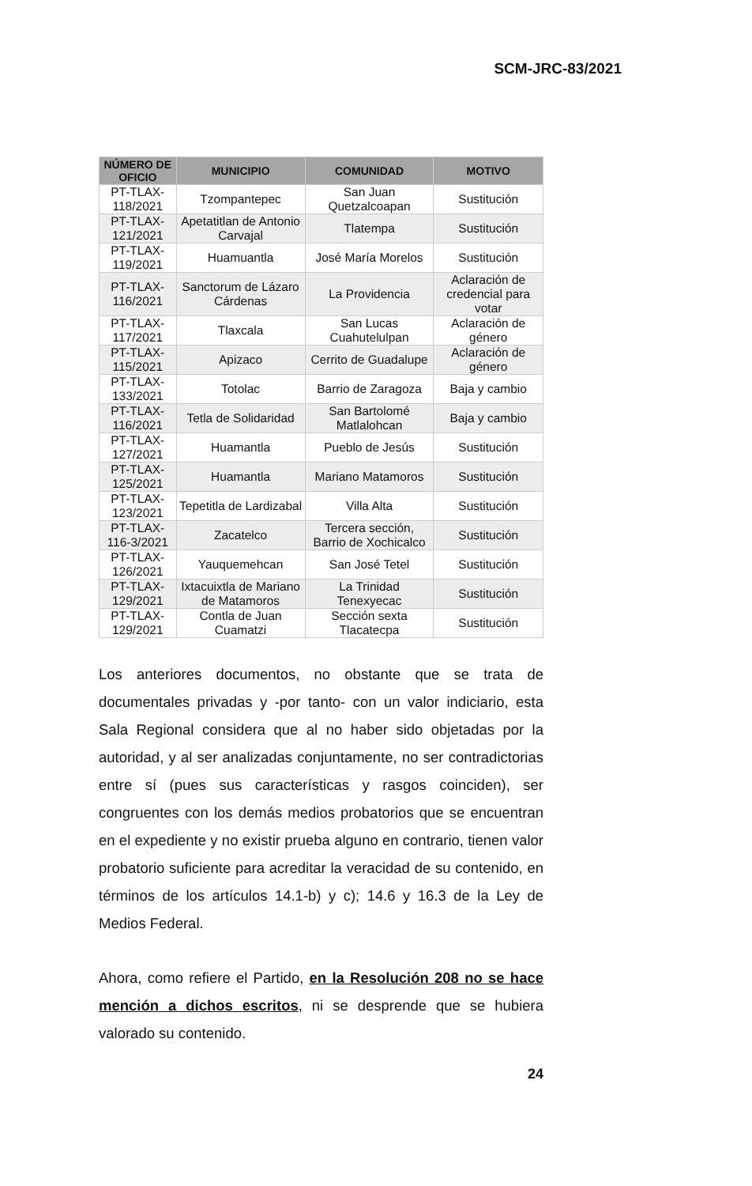SCM-JRC-83/2021
| NÚMERO DE OFICIO | MUNICIPIO | COMUNIDAD | MOTIVO |
| --- | --- | --- | --- |
| PT-TLAX-118/2021 | Tzompantepec | San Juan Quetzalcoapan | Sustitución |
| PT-TLAX-121/2021 | Apetatitlan de Antonio Carvajal | Tlatempa | Sustitución |
| PT-TLAX-119/2021 | Huamuantla | José María Morelos | Sustitución |
| PT-TLAX-116/2021 | Sanctorum de Lázaro Cárdenas | La Providencia | Aclaración de credencial para votar |
| PT-TLAX-117/2021 | Tlaxcala | San Lucas Cuahutelulpan | Aclaración de género |
| PT-TLAX-115/2021 | Apizaco | Cerrito de Guadalupe | Aclaración de género |
| PT-TLAX-133/2021 | Totolac | Barrio de Zaragoza | Baja y cambio |
| PT-TLAX-116/2021 | Tetla de Solidaridad | San Bartolomé Matlalohcan | Baja y cambio |
| PT-TLAX-127/2021 | Huamantla | Pueblo de Jesús | Sustitución |
| PT-TLAX-125/2021 | Huamantla | Mariano Matamoros | Sustitución |
| PT-TLAX-123/2021 | Tepetitla de Lardizabal | Villa Alta | Sustitución |
| PT-TLAX-116-3/2021 | Zacatelco | Tercera sección, Barrio de Xochicalco | Sustitución |
| PT-TLAX-126/2021 | Yauquemehcan | San José Tetel | Sustitución |
| PT-TLAX-129/2021 | Ixtacuixtla de Mariano de Matamoros | La Trinidad Tenexyecac | Sustitución |
| PT-TLAX-129/2021 | Contla de Juan Cuamatzi | Sección sexta Tlacatecpa | Sustitución |
Los anteriores documentos, no obstante que se trata de documentales privadas y -por tanto- con un valor indiciario, esta Sala Regional considera que al no haber sido objetadas por la autoridad, y al ser analizadas conjuntamente, no ser contradictorias entre sí (pues sus características y rasgos coinciden), ser congruentes con los demás medios probatorios que se encuentran en el expediente y no existir prueba alguno en contrario, tienen valor probatorio suficiente para acreditar la veracidad de su contenido, en términos de los artículos 14.1-b) y c); 14.6 y 16.3 de la Ley de Medios Federal.
Ahora, como refiere el Partido, en la Resolución 208 no se hace mención a dichos escritos, ni se desprende que se hubiera valorado su contenido.
24